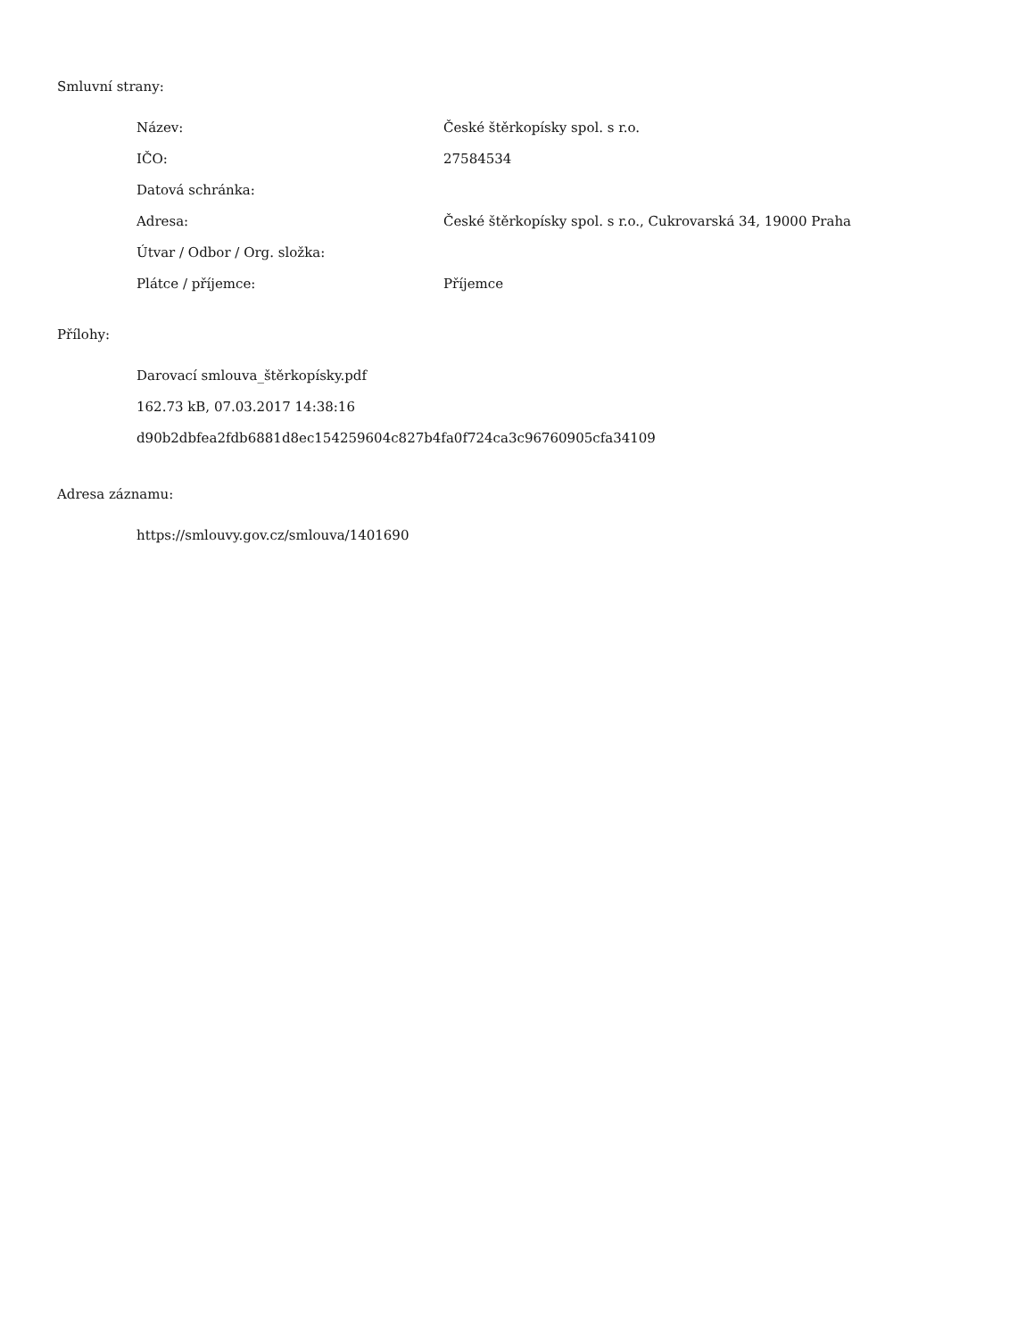Smluvní strany:
| Název: | České štěrkopísky spol. s r.o. |
| IČO: | 27584534 |
| Datová schránka: | |
| Adresa: | České štěrkopísky spol. s r.o., Cukrovarská 34, 19000 Praha |
| Útvar / Odbor / Org. složka: | |
| Plátce / příjemce: | Příjemce |
Přílohy:
Darovací smlouva_štěrkopísky.pdf
162.73 kB, 07.03.2017 14:38:16
d90b2dbfea2fdb6881d8ec154259604c827b4fa0f724ca3c96760905cfa34109
Adresa záznamu:
https://smlouvy.gov.cz/smlouva/1401690